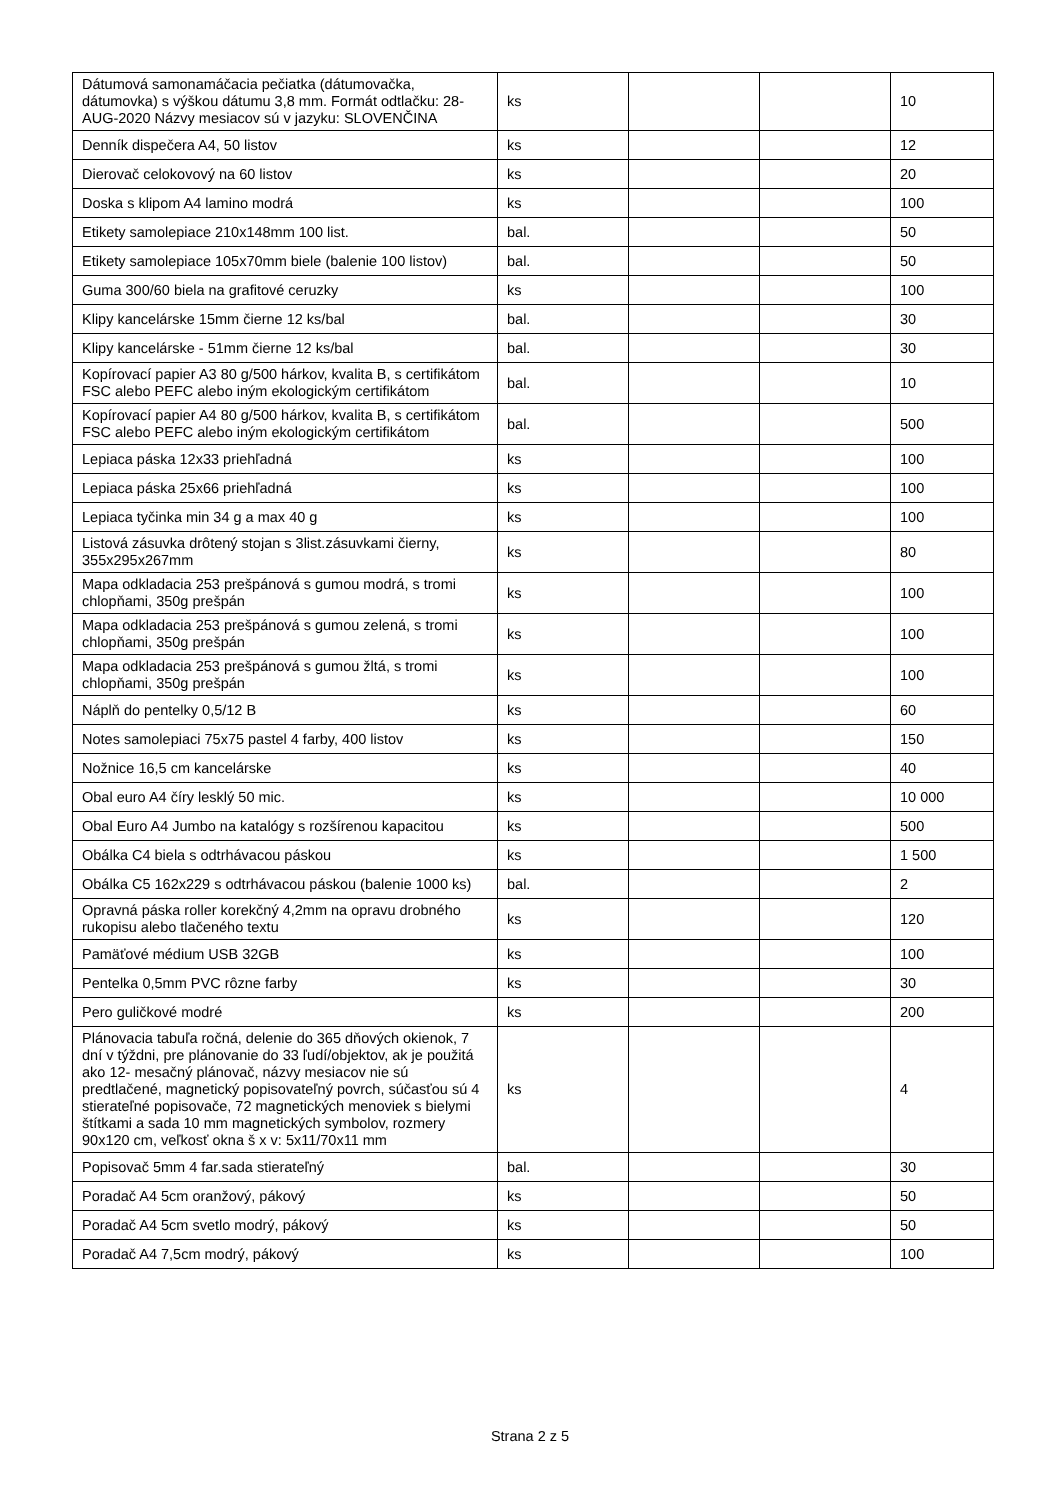| Dátumová samonamáčacia pečiatka (dátumovačka, dátumovka) s výškou dátumu 3,8 mm. Formát odtlačku: 28-AUG-2020 Názvy mesiacov sú v jazyku: SLOVENČINA | ks | | | 10 |
| Denník dispečera A4, 50 listov | ks | | | 12 |
| Dierovač celokovový na 60 listov | ks | | | 20 |
| Doska s klipom A4 lamino modrá | ks | | | 100 |
| Etikety samolepiace 210x148mm 100 list. | bal. | | | 50 |
| Etikety samolepiace 105x70mm biele (balenie 100 listov) | bal. | | | 50 |
| Guma 300/60 biela na grafitové ceruzky | ks | | | 100 |
| Klipy kancelárske 15mm čierne 12 ks/bal | bal. | | | 30 |
| Klipy kancelárske - 51mm čierne 12 ks/bal | bal. | | | 30 |
| Kopírovací papier A3 80 g/500 hárkov, kvalita B, s certifikátom FSC alebo PEFC alebo iným ekologickým certifikátom | bal. | | | 10 |
| Kopírovací papier A4 80 g/500 hárkov, kvalita B, s certifikátom FSC alebo PEFC alebo iným ekologickým certifikátom | bal. | | | 500 |
| Lepiaca páska 12x33 priehľadná | ks | | | 100 |
| Lepiaca páska 25x66 priehľadná | ks | | | 100 |
| Lepiaca tyčinka min 34 g a max 40 g | ks | | | 100 |
| Listová zásuvka drôtený stojan s 3list.zásuvkami čierny, 355x295x267mm | ks | | | 80 |
| Mapa odkladacia 253 prešpánová s gumou modrá, s tromi chlopňami, 350g prešpán | ks | | | 100 |
| Mapa odkladacia 253 prešpánová s gumou zelená, s tromi chlopňami, 350g prešpán | ks | | | 100 |
| Mapa odkladacia 253 prešpánová s gumou žltá, s tromi chlopňami, 350g prešpán | ks | | | 100 |
| Náplň do pentelky 0,5/12 B | ks | | | 60 |
| Notes samolepiaci 75x75 pastel 4 farby, 400 listov | ks | | | 150 |
| Nožnice 16,5 cm kancelárske | ks | | | 40 |
| Obal euro A4 číry lesklý 50 mic. | ks | | | 10 000 |
| Obal Euro A4 Jumbo na katalógy s rozšírenou kapacitou | ks | | | 500 |
| Obálka C4 biela s odtrhávacou páskou | ks | | | 1 500 |
| Obálka C5 162x229 s odtrhávacou páskou (balenie 1000 ks) | bal. | | | 2 |
| Opravná páska roller korekčný 4,2mm na opravu drobného rukopisu alebo tlačeného textu | ks | | | 120 |
| Pamäťové médium USB 32GB | ks | | | 100 |
| Pentelka 0,5mm PVC rôzne farby | ks | | | 30 |
| Pero guličkové modré | ks | | | 200 |
| Plánovacia tabuľa ročná, delenie do 365 dňových okienok, 7 dní v týždni, pre plánovanie do 33 ľudí/objektov, ak je použitá ako 12- mesačný plánovač, názvy mesiacov nie sú predtlačené, magnetický popisovateľný povrch, súčasťou sú 4 stierateľné popisovače, 72 magnetických menoviek s bielymi štítkami a sada 10 mm magnetických symbolov, rozmery 90x120 cm, veľkosť okna š x v: 5x11/70x11 mm | ks | | | 4 |
| Popisovač 5mm 4 far.sada stierateľný | bal. | | | 30 |
| Poradač A4 5cm oranžový, pákový | ks | | | 50 |
| Poradač A4 5cm svetlo modrý, pákový | ks | | | 50 |
| Poradač A4 7,5cm modrý, pákový | ks | | | 100 |
Strana 2 z 5